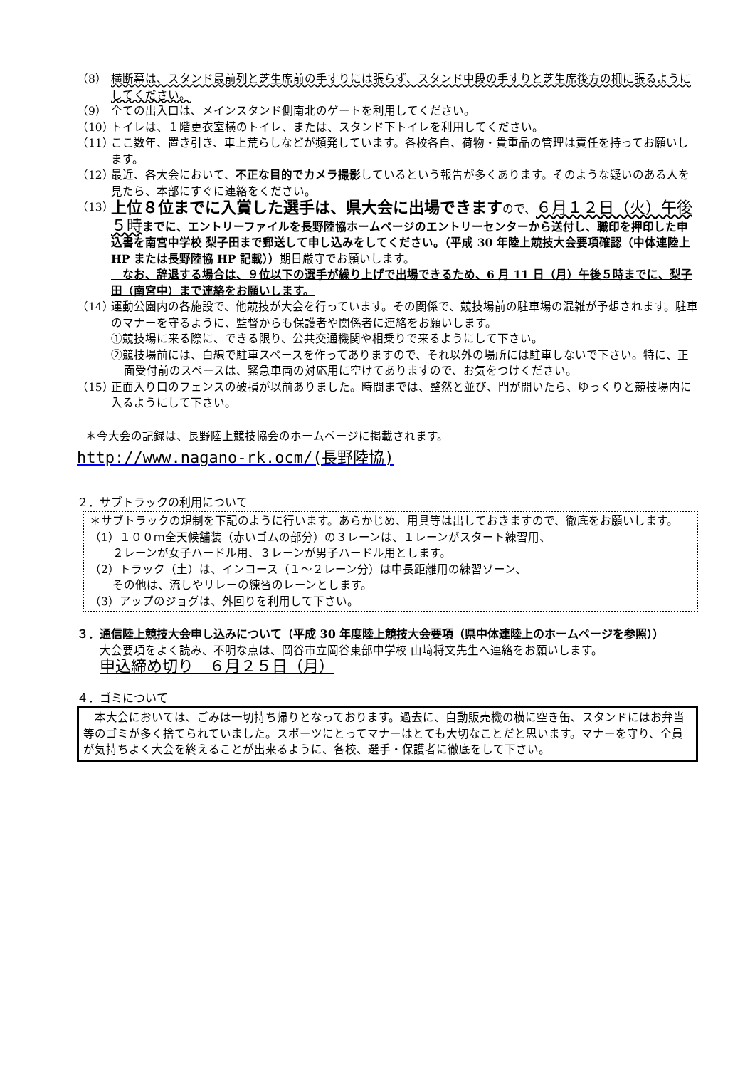（8） 横断幕は、スタンド最前列と芝生席前の手すりには張らず、スタンド中段の手すりと芝生席後方の柵に張るようにしてください。
（9） 全ての出入口は、メインスタンド側南北のゲートを利用してください。
（10） トイレは、１階更衣室横のトイレ、または、スタンド下トイレを利用してください。
（11） ここ数年、置き引き、車上荒らしなどが頻発しています。各校各自、荷物・貴重品の管理は責任を持ってお願いします。
（12） 最近、各大会において、不正な目的でカメラ撮影しているという報告が多くあります。そのような疑いのある人を見たら、本部にすぐに連絡をください。
（13） 上位８位までに入賞した選手は、県大会に出場できますので、６月１２日（火）午後５時 までに、エントリーファイルを長野陸協ホームページのエントリーセンターから送付し、職印を押印した申込書を南宮中学校 梨子田まで郵送して申し込みをしてください。（平成 30 年陸上競技大会要項確認（中体連陸上 HP または長野陸協 HP 記載））期日厳守でお願いします。
　なお、辞退する場合は、９位以下の選手が繰り上げで出場できるため、6 月 11 日（月）午後５時までに、梨子田（南宮中）まで連絡をお願いします。
（14） 運動公園内の各施設で、他競技が大会を行っています。その関係で、競技場前の駐車場の混雑が予想されます。駐車のマナーを守るように、監督からも保護者や関係者に連絡をお願いします。
①競技場に来る際に、できる限り、公共交通機関や相乗りで来るようにして下さい。
②競技場前には、白線で駐車スペースを作ってありますので、それ以外の場所には駐車しないで下さい。特に、正面受付前のスペースは、緊急車両の対応用に空けてありますので、お気をつけください。
（15） 正面入り口のフェンスの破損が以前ありました。時間までは、整然と並び、門が開いたら、ゆっくりと競技場内に入るようにして下さい。
＊今大会の記録は、長野陸上競技協会のホームページに掲載されます。
http://www.nagano-rk.ocm/(長野陸協)
２．サブトラックの利用について
＊サブトラックの規制を下記のように行います。あらかじめ、用具等は出しておきますので、徹底をお願いします。
（1）１００ｍ全天候舗装（赤いゴムの部分）の３レーンは、１レーンがスタート練習用、
　　２レーンが女子ハードル用、３レーンが男子ハードル用とします。
（2）トラック（土）は、インコース（１～２レーン分）は中長距離用の練習ゾーン、
　　その他は、流しやリレーの練習のレーンとします。
（3）アップのジョグは、外回りを利用して下さい。
３．通信陸上競技大会申し込みについて（平成 30 年度陸上競技大会要項（県中体連陸上のホームページを参照））
大会要項をよく読み、不明な点は、岡谷市立岡谷東部中学校 山﨑将文先生へ連絡をお願いします。
申込締め切り　６月２５日（月）
４．ゴミについて
　本大会においては、ごみは一切持ち帰りとなっております。過去に、自動販売機の横に空き缶、スタンドにはお弁当等のゴミが多く捨てられていました。スポーツにとってマナーはとても大切なことだと思います。マナーを守り、全員が気持ちよく大会を終えることが出来るように、各校、選手・保護者に徹底をして下さい。